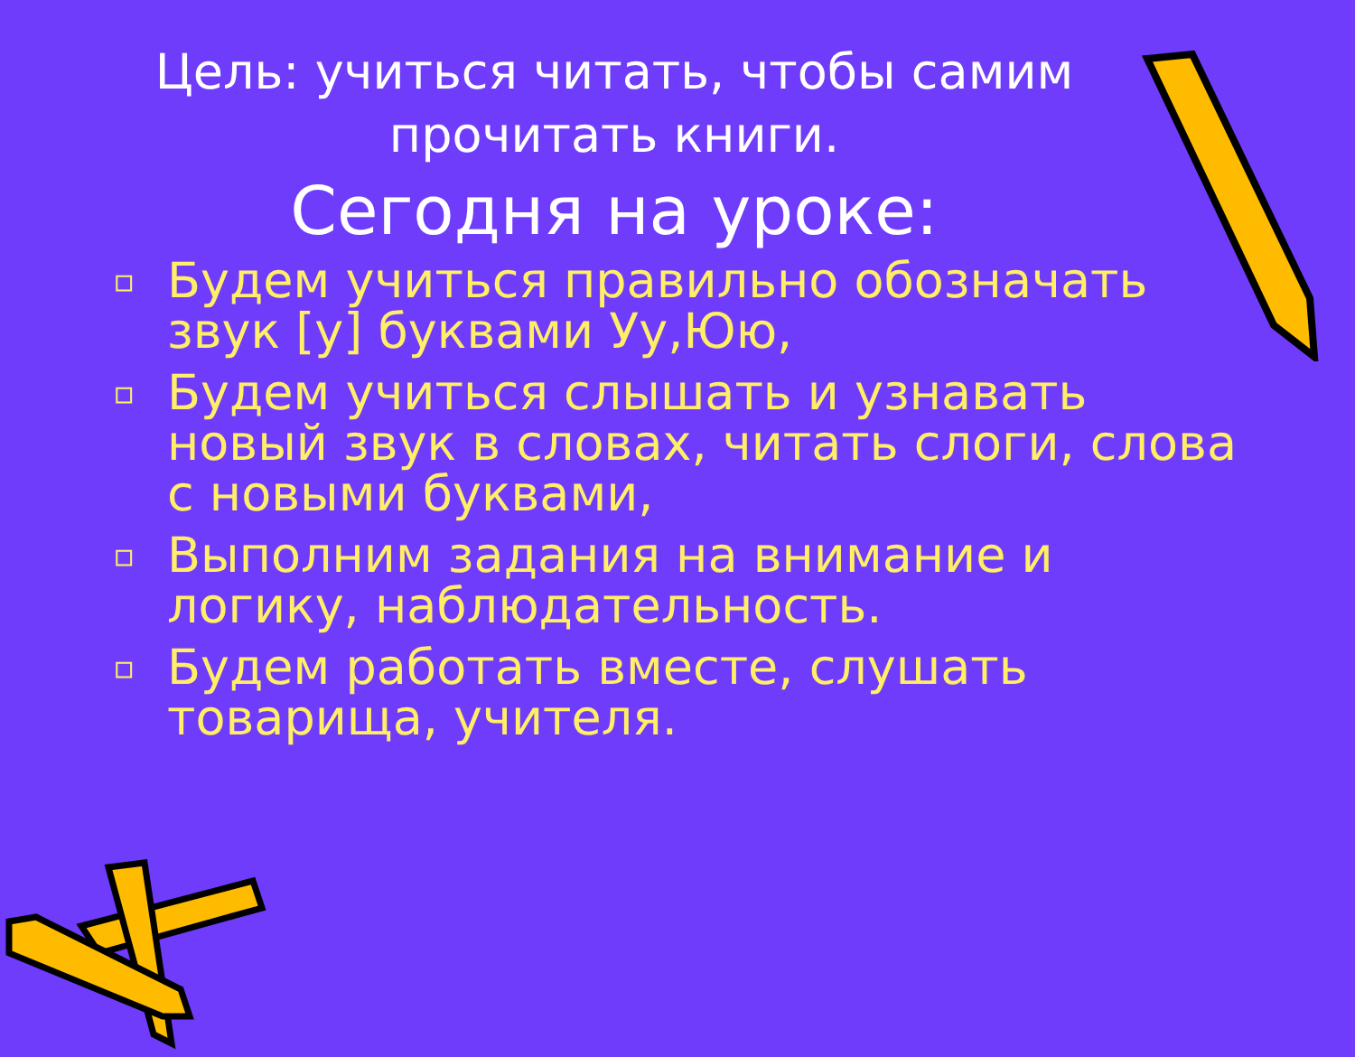Цель: учиться читать, чтобы самим
прочитать книги.
Сегодня на уроке:
▫ Будем учиться правильно обозначать звук [у] буквами Уу,Юю,
▫ Будем учиться слышать и узнавать новый звук в словах, читать слоги, слова с новыми буквами,
▫ Выполним задания на внимание и логику, наблюдательность.
▫ Будем работать вместе, слушать товарища, учителя.